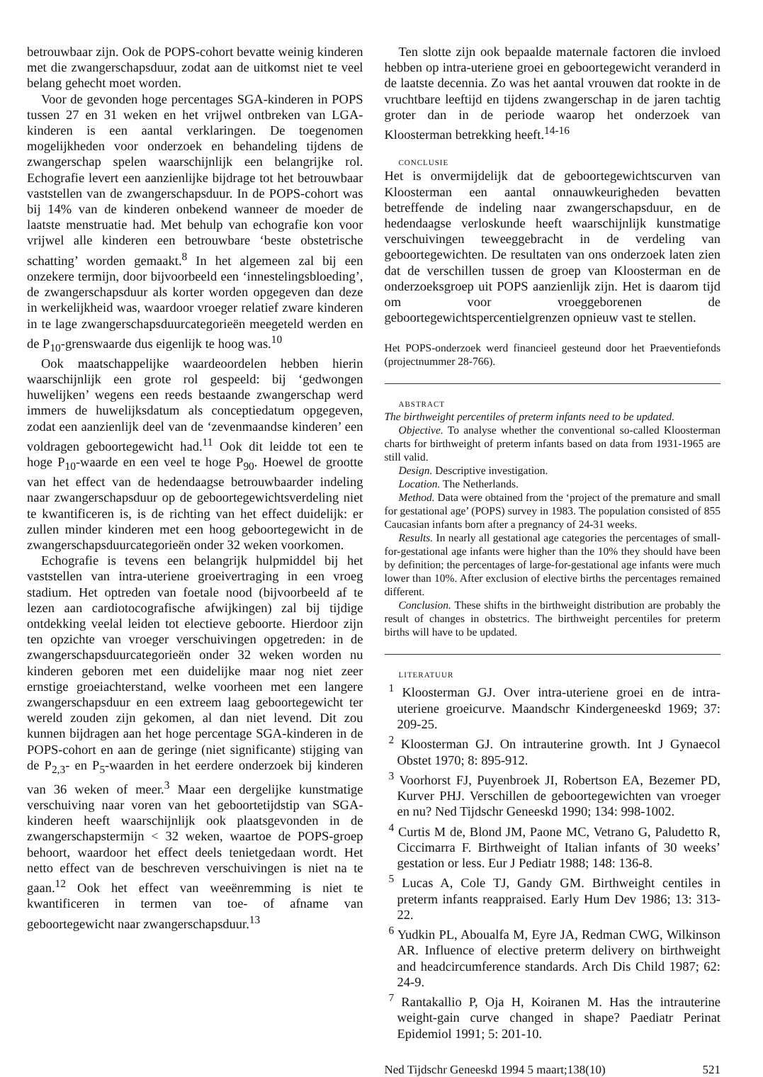betrouwbaar zijn. Ook de POPS-cohort bevatte weinig kinderen met die zwangerschapsduur, zodat aan de uitkomst niet te veel belang gehecht moet worden.
Voor de gevonden hoge percentages SGA-kinderen in POPS tussen 27 en 31 weken en het vrijwel ontbreken van LGA-kinderen is een aantal verklaringen. De toegenomen mogelijkheden voor onderzoek en behandeling tijdens de zwangerschap spelen waarschijnlijk een belangrijke rol. Echografie levert een aanzienlijke bijdrage tot het betrouwbaar vaststellen van de zwangerschapsduur. In de POPS-cohort was bij 14% van de kinderen onbekend wanneer de moeder de laatste menstruatie had. Met behulp van echografie kon voor vrijwel alle kinderen een betrouwbare ‘beste obstetrische schatting’ worden gemaakt.<sup>8</sup> In het algemeen zal bij een onzekere termijn, door bijvoorbeeld een ‘innestelingsbloeding’, de zwangerschapsduur als korter worden opgegeven dan deze in werkelijkheid was, waardoor vroeger relatief zware kinderen in te lage zwangerschapsduurcategorieën meegeteld werden en de P<sub>10</sub>-grenswaarde dus eigenlijk te hoog was.<sup>10</sup>
Ook maatschappelijke waardeoordelen hebben hierin waarschijnlijk een grote rol gespeeld: bij ‘gedwongen huwelijken’ wegens een reeds bestaande zwangerschap werd immers de huwelijksdatum als conceptiedatum opgegeven, zodat een aanzienlijk deel van de ‘zevenmaandse kinderen’ een voldragen geboortegewicht had.<sup>11</sup> Ook dit leidde tot een te hoge P<sub>10</sub>-waarde en een veel te hoge P<sub>90</sub>. Hoewel de grootte van het effect van de hedendaagse betrouwbaarder indeling naar zwangerschapsduur op de geboortegewichtsverdeling niet te kwantificeren is, is de richting van het effect duidelijk: er zullen minder kinderen met een hoog geboortegewicht in de zwangerschapsduurcategorieën onder 32 weken voorkomen.
Echografie is tevens een belangrijk hulpmiddel bij het vaststellen van intra-uteriene groeivertraging in een vroeg stadium. Het optreden van foetale nood (bijvoorbeeld af te lezen aan cardiotocografische afwijkingen) zal bij tijdige ontdekking veelal leiden tot electieve geboorte. Hierdoor zijn ten opzichte van vroeger verschuivingen opgetreden: in de zwangerschapsduurcategorieën onder 32 weken worden nu kinderen geboren met een duidelijke maar nog niet zeer ernstige groeiachterstand, welke voorheen met een langere zwangerschapsduur en een extreem laag geboortegewicht ter wereld zouden zijn gekomen, al dan niet levend. Dit zou kunnen bijdragen aan het hoge percentage SGA-kinderen in de POPS-cohort en aan de geringe (niet significante) stijging van de P<sub>2,3</sub>- en P<sub>5</sub>-waarden in het eerdere onderzoek bij kinderen van 36 weken of meer.<sup>3</sup> Maar een dergelijke kunstmatige verschuiving naar voren van het geboortetijdstip van SGA-kinderen heeft waarschijnlijk ook plaatsgevonden in de zwangerschapstermijn < 32 weken, waartoe de POPS-groep behoort, waardoor het effect deels tenietgedaan wordt. Het netto effect van de beschreven verschuivingen is niet na te gaan.<sup>12</sup> Ook het effect van weeënremming is niet te kwantificeren in termen van toe- of afname van geboortegewicht naar zwangerschapsduur.<sup>13</sup>
Ten slotte zijn ook bepaalde maternale factoren die invloed hebben op intra-uteriene groei en geboortegewicht veranderd in de laatste decennia. Zo was het aantal vrouwen dat rookte in de vruchtbare leeftijd en tijdens zwangerschap in de jaren tachtig groter dan in de periode waarop het onderzoek van Kloosterman betrekking heeft.<sup>14-16</sup>
CONCLUSIE
Het is onvermijdelijk dat de geboortegewichtscurven van Kloosterman een aantal onnauwkeurigheden bevatten betreffende de indeling naar zwangerschapsduur, en de hedendaagse verloskunde heeft waarschijnlijk kunstmatige verschuivingen teweeggebracht in de verdeling van geboortegewichten. De resultaten van ons onderzoek laten zien dat de verschillen tussen de groep van Kloosterman en de onderzoeksgroep uit POPS aanzienlijk zijn. Het is daarom tijd om voor vroeggeborenen de geboortegewichtspercentielgrenzen opnieuw vast te stellen.
Het POPS-onderzoek werd financieel gesteund door het Praeventiefonds (projectnummer 28-766).
ABSTRACT
The birthweight percentiles of preterm infants need to be updated.
Objective. To analyse whether the conventional so-called Kloosterman charts for birthweight of preterm infants based on data from 1931-1965 are still valid.
Design. Descriptive investigation.
Location. The Netherlands.
Method. Data were obtained from the ‘project of the premature and small for gestational age’ (POPS) survey in 1983. The population consisted of 855 Caucasian infants born after a pregnancy of 24-31 weeks.
Results. In nearly all gestational age categories the percentages of small-for-gestational age infants were higher than the 10% they should have been by definition; the percentages of large-for-gestational age infants were much lower than 10%. After exclusion of elective births the percentages remained different.
Conclusion. These shifts in the birthweight distribution are probably the result of changes in obstetrics. The birthweight percentiles for preterm births will have to be updated.
LITERATUUR
<sup>1</sup> Kloosterman GJ. Over intra-uteriene groei en de intra-uteriene groeicurve. Maandschr Kindergeneeskd 1969; 37: 209-25.
<sup>2</sup> Kloosterman GJ. On intrauterine growth. Int J Gynaecol Obstet 1970; 8: 895-912.
<sup>3</sup> Voorhorst FJ, Puyenbroek JI, Robertson EA, Bezemer PD, Kurver PHJ. Verschillen de geboortegewichten van vroeger en nu? Ned Tijdschr Geneeskd 1990; 134: 998-1002.
<sup>4</sup> Curtis M de, Blond JM, Paone MC, Vetrano G, Paludetto R, Ciccimarra F. Birthweight of Italian infants of 30 weeks’ gestation or less. Eur J Pediatr 1988; 148: 136-8.
<sup>5</sup> Lucas A, Cole TJ, Gandy GM. Birthweight centiles in preterm infants reappraised. Early Hum Dev 1986; 13: 313-22.
<sup>6</sup> Yudkin PL, Aboualfa M, Eyre JA, Redman CWG, Wilkinson AR. Influence of elective preterm delivery on birthweight and headcircumference standards. Arch Dis Child 1987; 62: 24-9.
<sup>7</sup> Rantakallio P, Oja H, Koiranen M. Has the intrauterine weight-gain curve changed in shape? Paediatr Perinat Epidemiol 1991; 5: 201-10.
Ned Tijdschr Geneeskd 1994 5 maart;138(10) 521